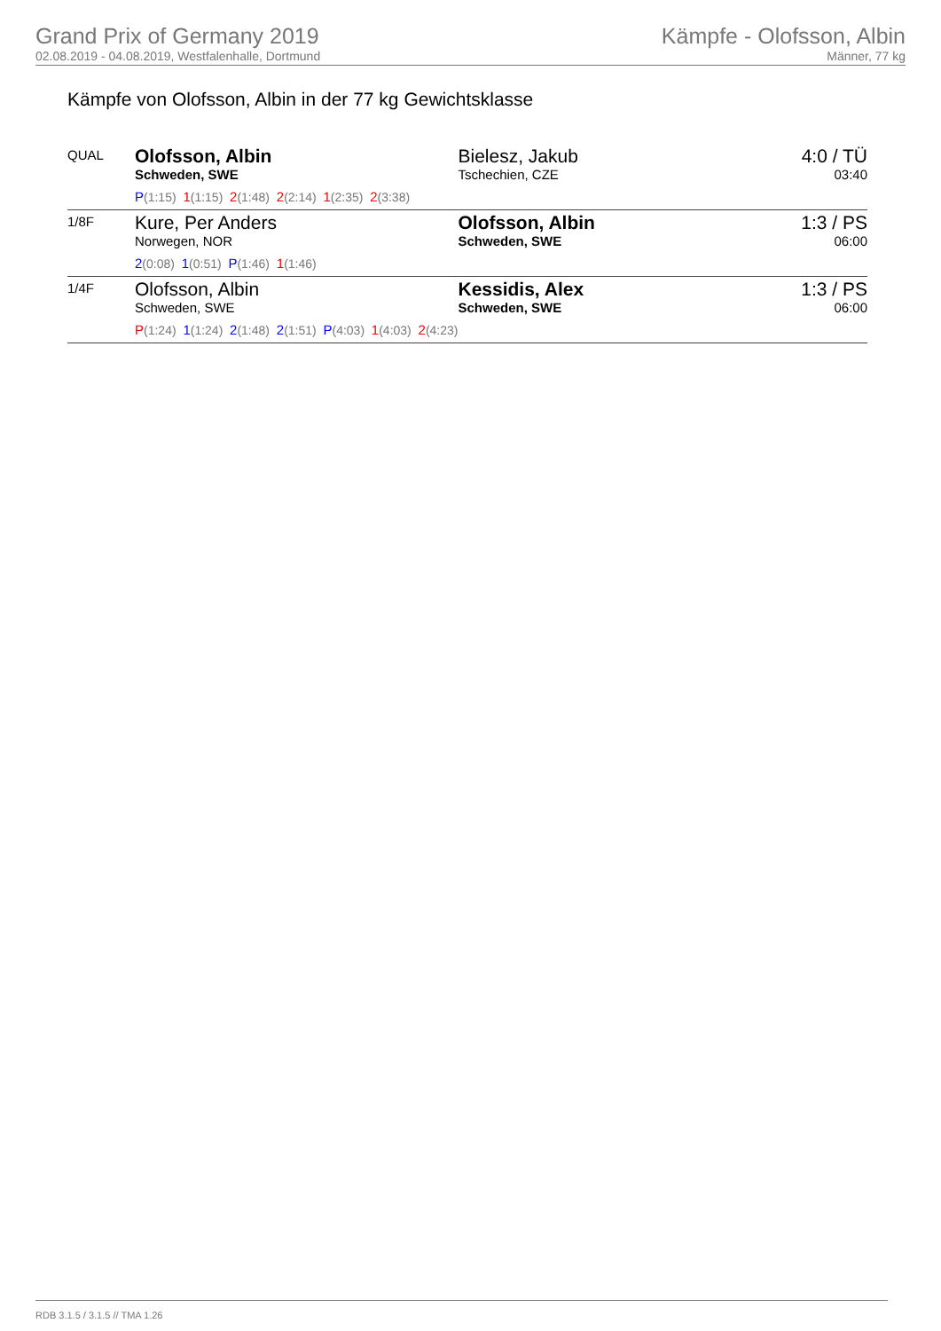Grand Prix of Germany 2019
02.08.2019 - 04.08.2019, Westfalenhalle, Dortmund
Kämpfe - Olofsson, Albin
Männer, 77 kg
Kämpfe von Olofsson, Albin in der 77 kg Gewichtsklasse
| QUAL | Olofsson, Albin Schweden, SWE P (1:15) 1 (1:15) 2 (1:48) 2 (2:14) 1 (2:35) 2 (3:38) | Bielesz, Jakub Tschechien, CZE | 4:0 / TÜ 03:40 |
| 1/8F | Kure, Per Anders Norwegen, NOR 2 (0:08) 1 (0:51) P (1:46) 1 (1:46) | Olofsson, Albin Schweden, SWE | 1:3 / PS 06:00 |
| 1/4F | Olofsson, Albin Schweden, SWE P (1:24) 1 (1:24) 2 (1:48) 2 (1:51) P (4:03) 1 (4:03) 2 (4:23) | Kessidis, Alex Schweden, SWE | 1:3 / PS 06:00 |
RDB 3.1.5 / 3.1.5 // TMA 1.26